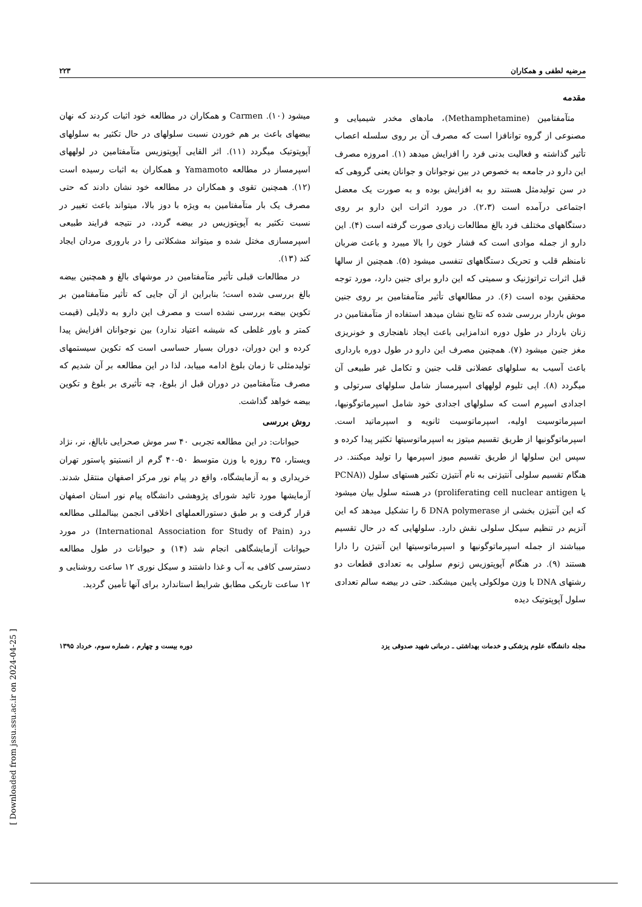مرضیه لطفی و همکاران ۲۲۳
مقدمه
متآمفتامین (Methamphetamine)، مادهای مخدر شیمیایی و مصنوعی از گروه توانافزا است که مصرف آن بر روی سلسله اعصاب تأثیر گذاشته و فعالیت بدنی فرد را افزایش میدهد (۱). امروزه مصرف این دارو در جامعه به خصوص در بین نوجوانان و جوانان یعنی گروهی که در سن تولیدمثل هستند رو به افزایش بوده و به صورت یک معضل اجتماعی درآمده است (۲،۳). در مورد اثرات این دارو بر روی دستگاههای مختلف فرد بالغ مطالعات زیادی صورت گرفته است (۴). این دارو از جمله موادی است که فشار خون را بالا میبرد و باعث ضربان نامنظم قلب و تحریک دستگاههای تنفسی میشود (۵). همچنین از سالها قبل اثرات تراتوژنیک و سمیتی که این دارو برای جنین دارد، مورد توجه محققین بوده است (۶). در مطالعهای تأثیر متآمفتامین بر روی جنین موش باردار بررسی شده که نتایج نشان میدهد استفاده از متآمفتامین در زنان باردار در طول دوره اندامزایی باعث ایجاد ناهنجاری و خونریزی مغز جنین میشود (۷). همچنین مصرف این دارو در طول دوره بارداری باعث آسیب به سلولهای عضلانی قلب جنین و تکامل غیر طبیعی آن میگردد (۸). اپی تلیوم لولههای اسپرمساز شامل سلولهای سرتولی و اجدادی اسپرم است که سلولهای اجدادی خود شامل اسپرماتوگونیها، اسپرماتوسیت اولیه، اسپرماتوسیت ثانویه و اسپرماتید است. اسپرماتوگونیها از طریق تقسیم میتوز به اسپرماتوسیتها تکثیر پیدا کرده و سپس این سلولها از طریق تقسیم میوز اسپرمها را تولید میکنند. در هنگام تقسیم سلولی آنتیژنی به نام آنتیژن تکثیر هستهای سلول ((PCNA یا proliferating cell nuclear antigen) در هسته سلول بیان میشود که این آنتیژن بخشی از δ DNA polymerase را تشکیل میدهد که این آنزیم در تنظیم سیکل سلولی نقش دارد. سلولهایی که در حال تقسیم میباشند از جمله اسپرماتوگونیها و اسپرماتوسیتها این آنتیژن را دارا هستند (۹). در هنگام آپوپتوزیس ژنوم سلولی به تعدادی قطعات دو رشتهای DNA با وزن مولکولی پایین میشکند. حتی در بیضه سالم تعدادی سلول آپوپتوتیک دیده
میشود (۱۰). Carmen و همکاران در مطالعه خود اثبات کردند که نهان بیضهای باعث بر هم خوردن نسبت سلولهای در حال تکثیر به سلولهای آپوپتوتیک میگردد (۱۱). اثر القایی آپوپتوزیس متآمفتامین در لولههای اسپرمساز در مطالعه Yamamoto و همکاران به اثبات رسیده است (۱۲). همچنین تقوی و همکاران در مطالعه خود نشان دادند که حتی مصرف یک بار متآمفتامین به ویژه با دوز بالا، میتواند باعث تغییر در نسبت تکثیر به آپوپتوزیس در بیضه گردد، در نتیجه فرایند طبیعی اسپرمسازی مختل شده و میتواند مشکلاتی را در باروری مردان ایجاد کند (۱۳).
در مطالعات قبلی تأثیر متآمفتامین در موشهای بالغ و همچنین بیضه بالغ بررسی شده است؛ بنابراین از آن جایی که تأثیر متآمفتامین بر تکوین بیضه بررسی نشده است و مصرف این دارو به دلایلی (قیمت کمتر و باور غلطی که شیشه اعتیاد ندارد) بین نوجوانان افزایش پیدا کرده و این دوران، دوران بسیار حساسی است که تکوین سیستمهای تولیدمثلی تا زمان بلوغ ادامه مییابد، لذا در این مطالعه بر آن شدیم که مصرف متآمفتامین در دوران قبل از بلوغ، چه تأثیری بر بلوغ و تکوین بیضه خواهد گذاشت.
روش بررسی
حیوانات: در این مطالعه تجربی ۴۰ سر موش صحرایی نابالغ، نر، نژاد ویستار، ۳۵ روزه با وزن متوسط ۵۰-۴۰ گرم از انستیتو پاستور تهران خریداری و به آزمایشگاه، واقع در پیام نور مرکز اصفهان منتقل شدند. آزمایشها مورد تائید شورای پژوهشی دانشگاه پیام نور استان اصفهان قرار گرفت و بر طبق دستورالعملهای اخلاقی انجمن بینالمللی مطالعه درد (International Association for Study of Pain) در مورد حیوانات آزمایشگاهی انجام شد (۱۴) و حیوانات در طول مطالعه دسترسی کافی به آب و غذا داشتند و سیکل نوری ۱۲ ساعت روشنایی و ۱۲ ساعت تاریکی مطابق شرایط استاندارد برای آنها تأمین گردید.
مجله دانشگاه علوم پزشکی و خدمات بهداشتی ـ درمانی شهید صدوقی یزد دوره بیست و چهارم ، شماره سوم، خرداد ۱۳۹۵
[ Downloaded from jssu.ssu.ac.ir on 2024-04-25 ]